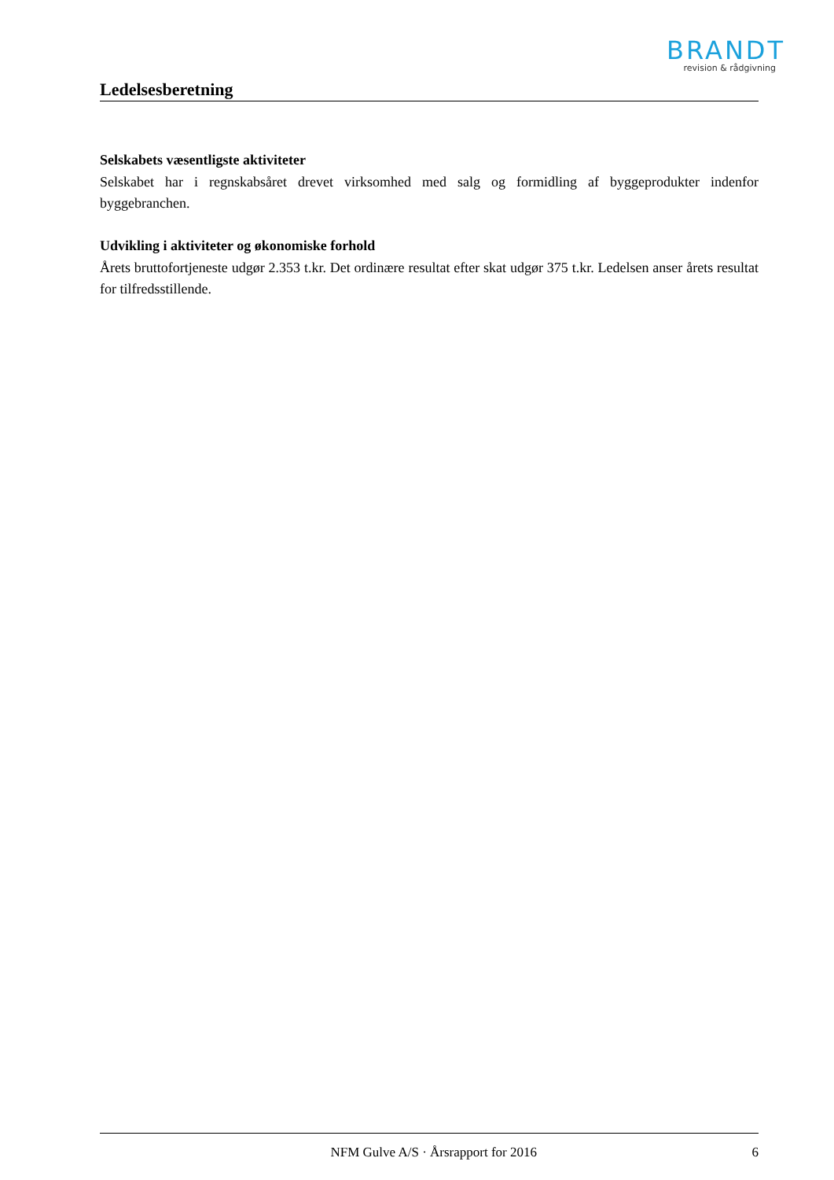BRANDT
revision & rådgivning
Ledelsesberetning
Selskabets væsentligste aktiviteter
Selskabet har i regnskabsåret drevet virksomhed med salg og formidling af byggeprodukter indenfor byggebranchen.
Udvikling i aktiviteter og økonomiske forhold
Årets bruttofortjeneste udgør 2.353 t.kr. Det ordinære resultat efter skat udgør 375 t.kr. Ledelsen anser årets resultat for tilfredsstillende.
NFM Gulve A/S · Årsrapport for 2016 6